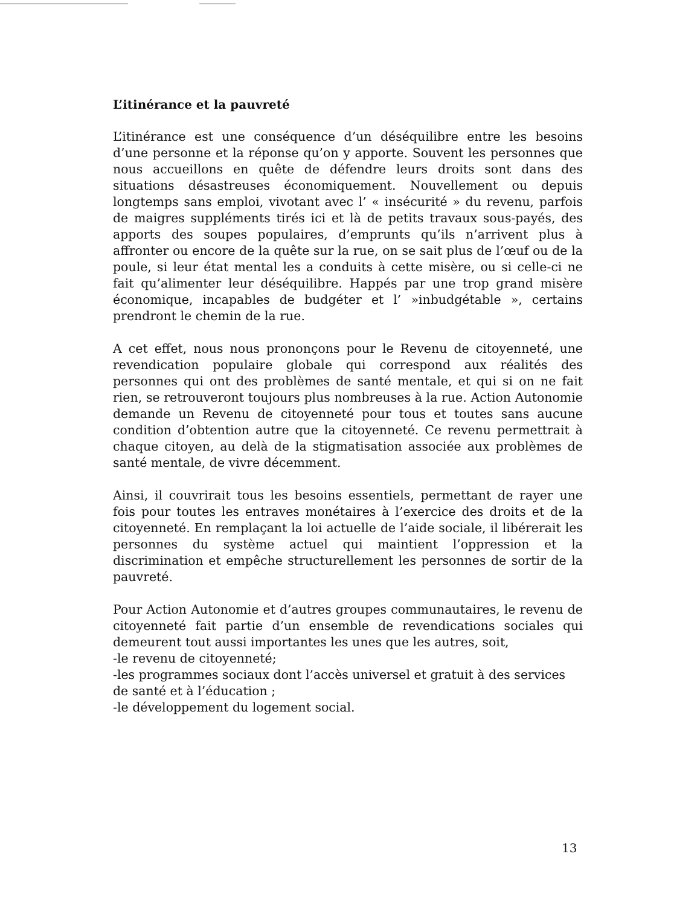L’itinérance et la pauvreté
L’itinérance est une conséquence d’un déséquilibre entre les besoins d’une personne et la réponse qu’on y apporte. Souvent les personnes que nous accueillons en quête de défendre leurs droits sont dans des situations désastreuses économiquement. Nouvellement ou depuis longtemps sans emploi, vivotant avec l’ « insécurité » du revenu, parfois de maigres suppléments tirés ici et là de petits travaux sous-payés, des apports des soupes populaires, d’emprunts qu’ils n’arrivent plus à affronter ou encore de la quête sur la rue, on se sait plus de l’œuf ou de la poule, si leur état mental les a conduits à cette misère, ou si celle-ci ne fait qu’alimenter leur déséquilibre. Happés par une trop grand misère économique, incapables de budgéter et l’ »inbudgétable », certains prendront le chemin de la rue.
A cet effet, nous nous prononçons pour le Revenu de citoyenneté, une revendication populaire globale qui correspond aux réalités des personnes qui ont des problèmes de santé mentale, et qui si on ne fait rien, se retrouveront toujours plus nombreuses à la rue. Action Autonomie demande un Revenu de citoyenneté pour tous et toutes sans aucune condition d’obtention autre que la citoyenneté. Ce revenu permettrait à chaque citoyen, au delà de la stigmatisation associée aux problèmes de santé mentale, de vivre décemment.
Ainsi, il couvrirait tous les besoins essentiels, permettant de rayer une fois pour toutes les entraves monétaires à l’exercice des droits et de la citoyenneté. En remplaçant la loi actuelle de l’aide sociale, il libérerait les personnes du système actuel qui maintient l’oppression et la discrimination et empêche structurellement les personnes de sortir de la pauvreté.
Pour Action Autonomie et d’autres groupes communautaires, le revenu de citoyenneté fait partie d’un ensemble de revendications sociales qui demeurent tout aussi importantes les unes que les autres, soit,
-le revenu de citoyenneté;
-les programmes sociaux dont l’accès universel et gratuit à des services de santé et à l’éducation ;
-le développement du logement social.
13